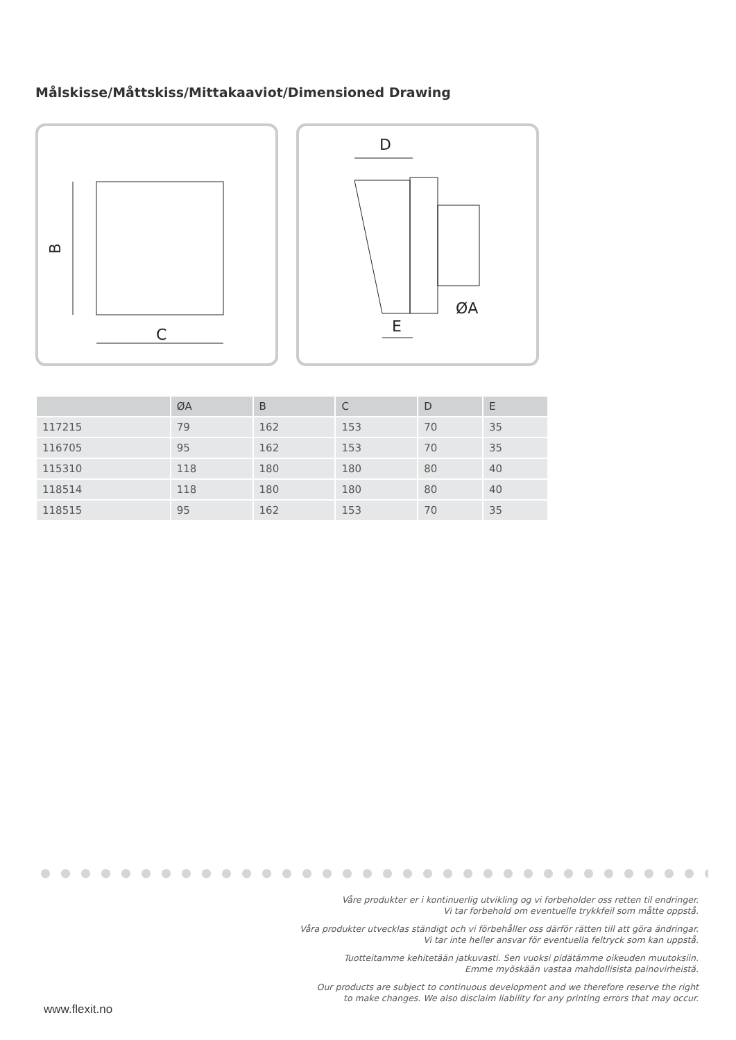Målskisse/Måttskiss/Mittakaaviot/Dimensioned Drawing
C
B
D
E
ØA
| | ØA | B | C | D | E |
| --- | --- | --- | --- | --- | --- |
| 117215 | 79 | 162 | 153 | 70 | 35 |
| 116705 | 95 | 162 | 153 | 70 | 35 |
| 115310 | 118 | 180 | 180 | 80 | 40 |
| 118514 | 118 | 180 | 180 | 80 | 40 |
| 118515 | 95 | 162 | 153 | 70 | 35 |
Våre produkter er i kontinuerlig utvikling og vi forbeholder oss retten til endringer.
Vi tar forbehold om eventuelle trykkfeil som måtte oppstå.
Våra produkter utvecklas ständigt och vi förbehåller oss därför rätten till att göra ändringar.
Vi tar inte heller ansvar för eventuella feltryck som kan uppstå.
Tuotteitamme kehitetään jatkuvasti. Sen vuoksi pidätämme oikeuden muutoksiin.
Emme myöskään vastaa mahdollisista painovirheistä.
Our products are subject to continuous development and we therefore reserve the right
to make changes. We also disclaim liability for any printing errors that may occur.
www.flexit.no